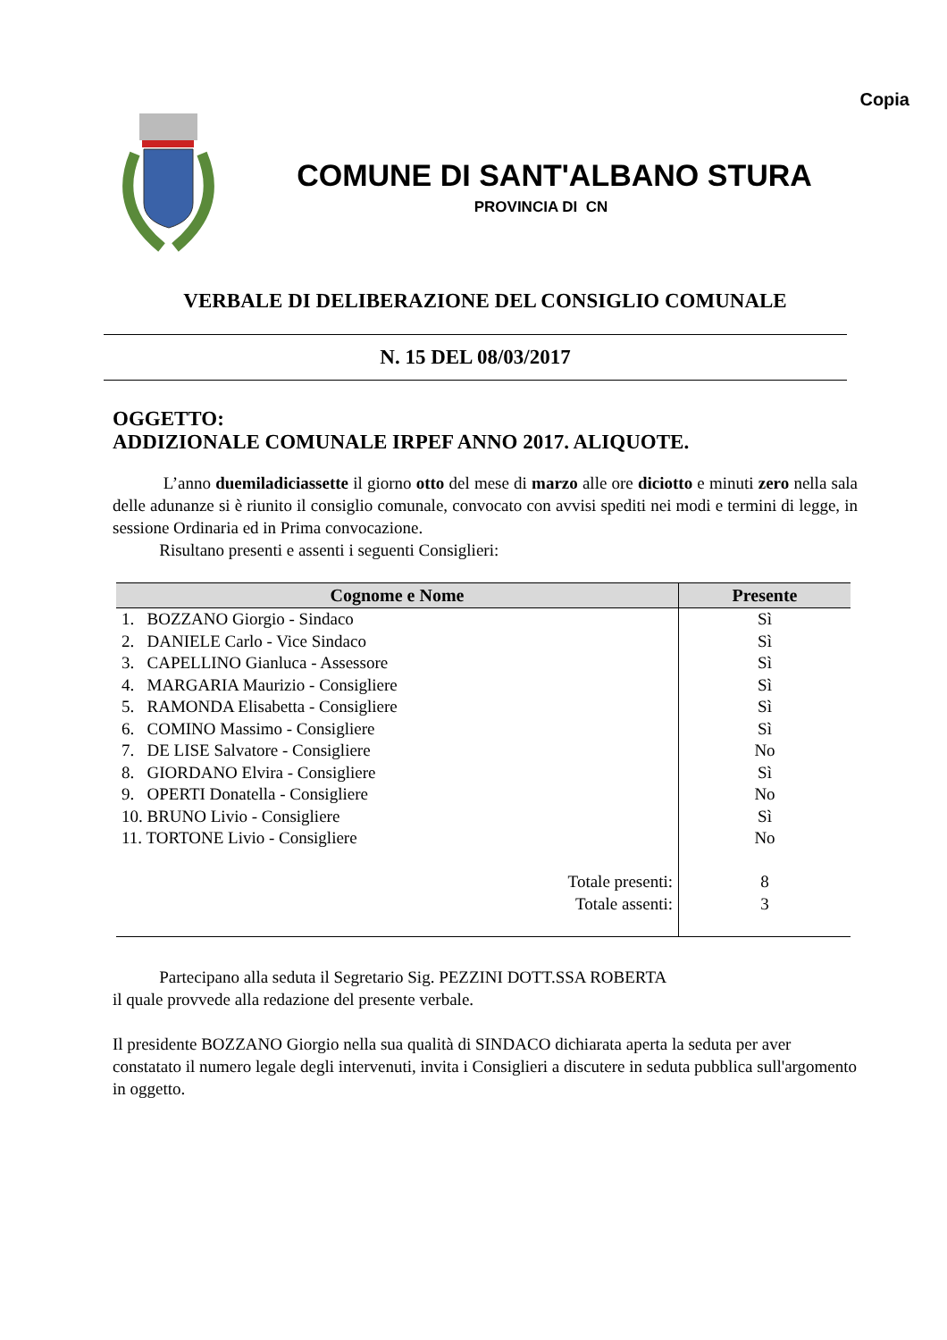Copia
COMUNE DI SANT'ALBANO STURA
PROVINCIA DI CN
VERBALE DI DELIBERAZIONE DEL CONSIGLIO COMUNALE
N. 15 DEL 08/03/2017
OGGETTO:
ADDIZIONALE COMUNALE IRPEF ANNO 2017. ALIQUOTE.
L’anno duemiladiciassette il giorno otto del mese di marzo alle ore diciotto e minuti zero nella sala delle adunanze si è riunito il consiglio comunale, convocato con avvisi spediti nei modi e termini di legge, in sessione Ordinaria ed in Prima convocazione.
Risultano presenti e assenti i seguenti Consiglieri:
| Cognome e Nome | Presente |
| --- | --- |
| 1. BOZZANO Giorgio - Sindaco | Sì |
| 2. DANIELE Carlo - Vice Sindaco | Sì |
| 3. CAPELLINO Gianluca - Assessore | Sì |
| 4. MARGARIA Maurizio - Consigliere | Sì |
| 5. RAMONDA Elisabetta - Consigliere | Sì |
| 6. COMINO Massimo - Consigliere | Sì |
| 7. DE LISE Salvatore - Consigliere | No |
| 8. GIORDANO Elvira - Consigliere | Sì |
| 9. OPERTI Donatella - Consigliere | No |
| 10. BRUNO Livio - Consigliere | Sì |
| 11. TORTONE Livio - Consigliere | No |
| Totale presenti: | 8 |
| Totale assenti: | 3 |
Partecipano alla seduta il Segretario Sig. PEZZINI DOTT.SSA ROBERTA
il quale provvede alla redazione del presente verbale.
Il presidente BOZZANO Giorgio nella sua qualità di SINDACO dichiarata aperta la seduta per aver constatato il numero legale degli intervenuti, invita i Consiglieri a discutere in seduta pubblica sull'argomento in oggetto.